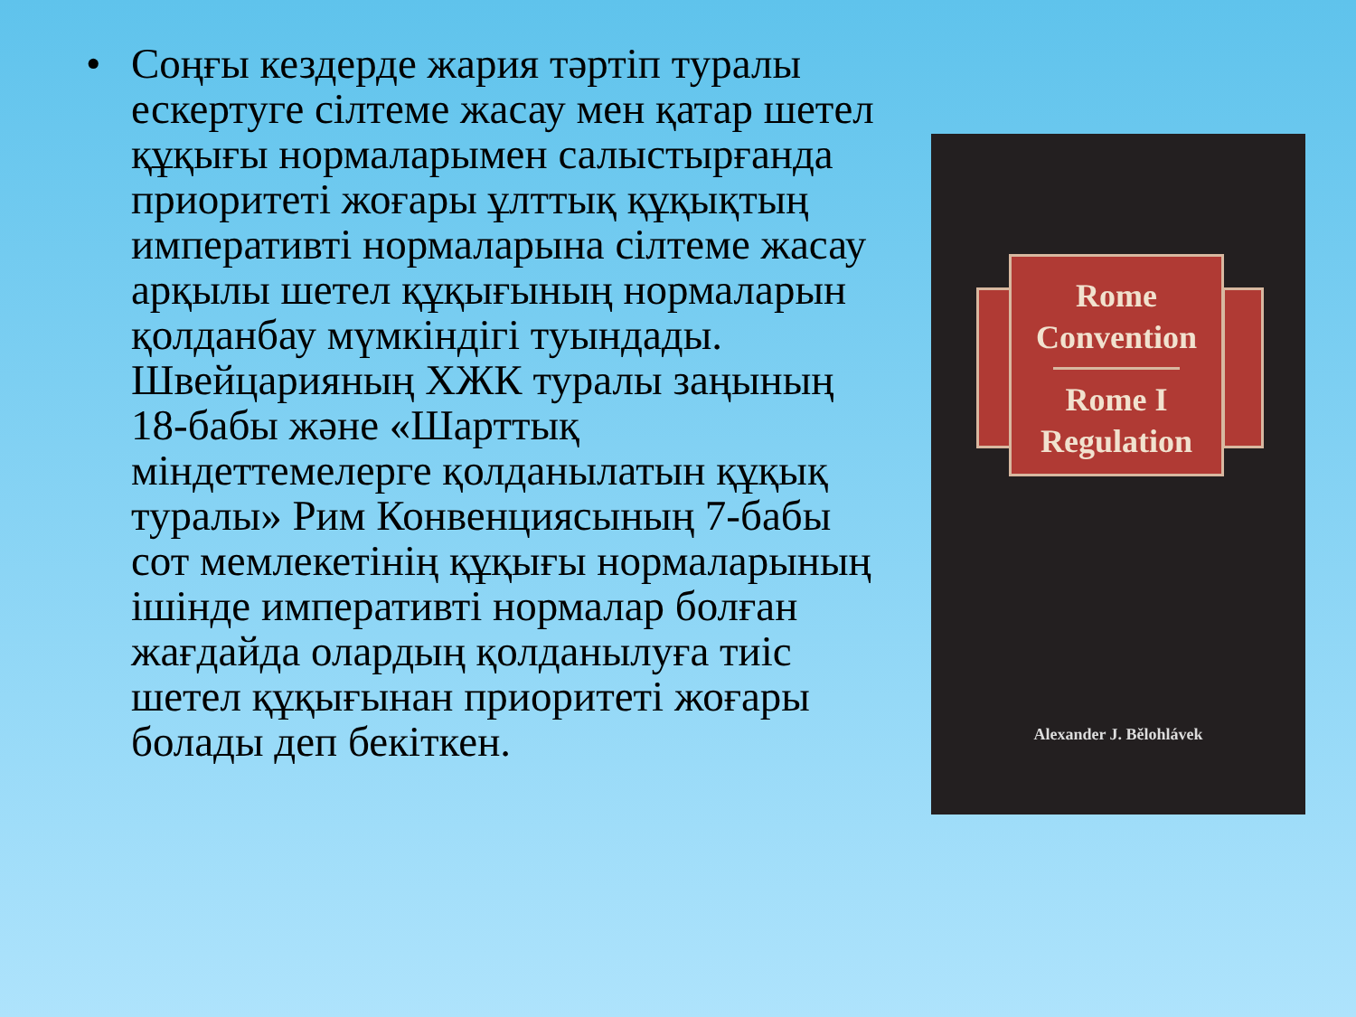• Соңғы кездерде жария тәртіп туралы ескертуге сілтеме жасау мен қатар шетел құқығы нормаларымен салыстырғанда приоритеті жоғары ұлттық құқықтың императивті нормаларына сілтеме жасау арқылы шетел құқығының нормаларын қолданбау мүмкіндігі туындады. Швейцарияның ХЖК туралы заңының 18-бабы және «Шарттық міндеттемелерге қолданылатын құқық туралы» Рим Конвенциясының 7-бабы сот мемлекетінің құқығы нормаларының ішінде императивті нормалар болған жағдайда олардың қолданылуға тиіс шетел құқығынан приоритеті жоғары болады деп бекіткен.
Rome
Convention
Rome I
Regulation
Alexander J. Bělohlávek